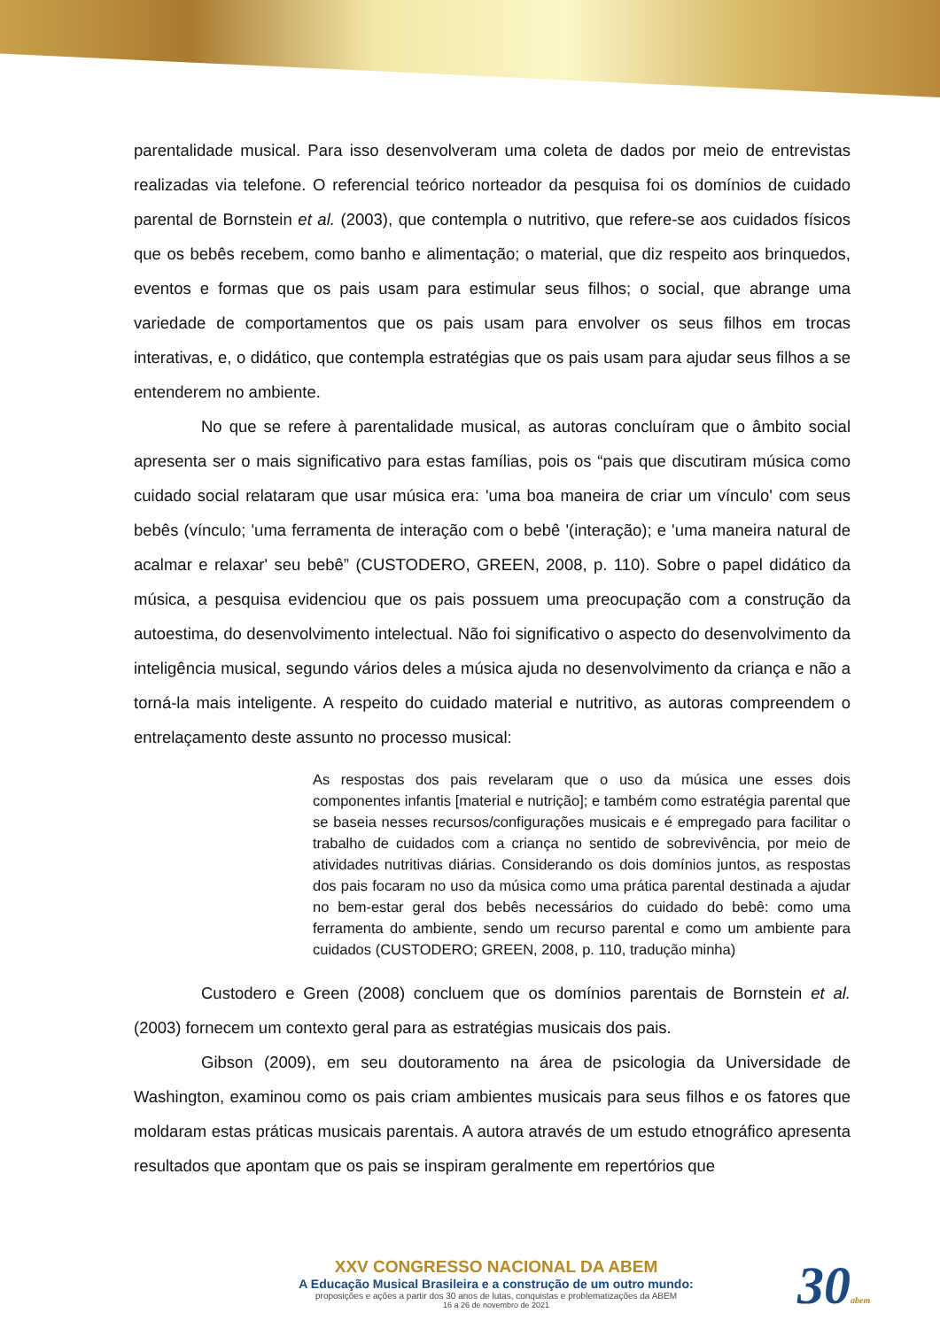parentalidade musical. Para isso desenvolveram uma coleta de dados por meio de entrevistas realizadas via telefone. O referencial teórico norteador da pesquisa foi os domínios de cuidado parental de Bornstein et al. (2003), que contempla o nutritivo, que refere-se aos cuidados físicos que os bebês recebem, como banho e alimentação; o material, que diz respeito aos brinquedos, eventos e formas que os pais usam para estimular seus filhos; o social, que abrange uma variedade de comportamentos que os pais usam para envolver os seus filhos em trocas interativas, e, o didático, que contempla estratégias que os pais usam para ajudar seus filhos a se entenderem no ambiente.
No que se refere à parentalidade musical, as autoras concluíram que o âmbito social apresenta ser o mais significativo para estas famílias, pois os “pais que discutiram música como cuidado social relataram que usar música era: 'uma boa maneira de criar um vínculo' com seus bebês (vínculo; 'uma ferramenta de interação com o bebê '(interação); e 'uma maneira natural de acalmar e relaxar' seu bebê” (CUSTODERO, GREEN, 2008, p. 110). Sobre o papel didático da música, a pesquisa evidenciou que os pais possuem uma preocupação com a construção da autoestima, do desenvolvimento intelectual. Não foi significativo o aspecto do desenvolvimento da inteligência musical, segundo vários deles a música ajuda no desenvolvimento da criança e não a torná-la mais inteligente. A respeito do cuidado material e nutritivo, as autoras compreendem o entrelaçamento deste assunto no processo musical:
As respostas dos pais revelaram que o uso da música une esses dois componentes infantis [material e nutrição]; e também como estratégia parental que se baseia nesses recursos/configurações musicais e é empregado para facilitar o trabalho de cuidados com a criança no sentido de sobrevivência, por meio de atividades nutritivas diárias. Considerando os dois domínios juntos, as respostas dos pais focaram no uso da música como uma prática parental destinada a ajudar no bem-estar geral dos bebês necessários do cuidado do bebê: como uma ferramenta do ambiente, sendo um recurso parental e como um ambiente para cuidados (CUSTODERO; GREEN, 2008, p. 110, tradução minha)
Custodero e Green (2008) concluem que os domínios parentais de Bornstein et al. (2003) fornecem um contexto geral para as estratégias musicais dos pais.
Gibson (2009), em seu doutoramento na área de psicologia da Universidade de Washington, examinou como os pais criam ambientes musicais para seus filhos e os fatores que moldaram estas práticas musicais parentais. A autora através de um estudo etnográfico apresenta resultados que apontam que os pais se inspiram geralmente em repertórios que
XXV CONGRESSO NACIONAL DA ABEM
A Educação Musical Brasileira e a construção de um outro mundo:
proposições e ações a partir dos 30 anos de lutas, conquistas e problematizações da ABEM
16 a 26 de novembro de 2021
30abem